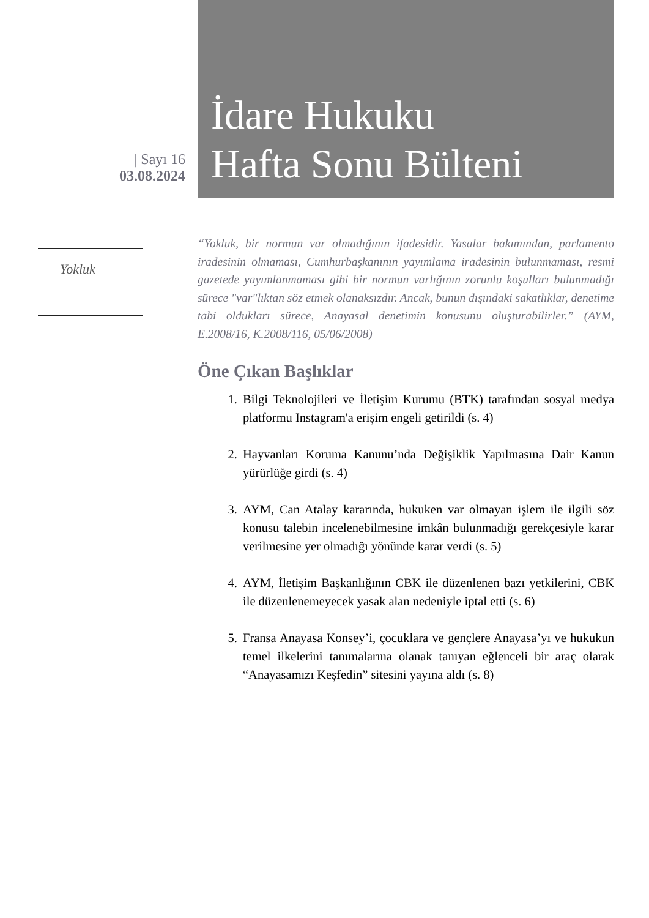| Sayı 16
03.08.2024
İdare Hukuku
Hafta Sonu Bülteni
Yokluk
“Yokluk, bir normun var olmadığının ifadesidir. Yasalar bakımından, parlamento iradesinin olmaması, Cumhurbaşkanının yayımlama iradesinin bulunmaması, resmi gazetede yayımlanmaması gibi bir normun varlığının zorunlu koşulları bulunmadığı sürece "var"lıktan söz etmek olanaksızdır. Ancak, bunun dışındaki sakatlıklar, denetime tabi oldukları sürece, Anayasal denetimin konusunu oluşturabilirler.” (AYM, E.2008/16, K.2008/116, 05/06/2008)
Öne Çıkan Başlıklar
1. Bilgi Teknolojileri ve İletişim Kurumu (BTK) tarafından sosyal medya platformu Instagram'a erişim engeli getirildi (s. 4)
2. Hayvanları Koruma Kanunu’nda Değişiklik Yapılmasına Dair Kanun yürürlüğe girdi (s. 4)
3. AYM, Can Atalay kararında, hukuken var olmayan işlem ile ilgili söz konusu talebin incelenebilmesine imkân bulunmadığı gerekçesiyle karar verilmesine yer olmadığı yönünde karar verdi (s. 5)
4. AYM, İletişim Başkanlığının CBK ile düzenlenen bazı yetkilerini, CBK ile düzenlenemeyecek yasak alan nedeniyle iptal etti (s. 6)
5. Fransa Anayasa Konsey’i, çocuklara ve gençlere Anayasa’yı ve hukukun temel ilkelerini tanımalarına olanak tanıyan eğlenceli bir araç olarak “Anayasamızı Keşfedin” sitesini yayına aldı (s. 8)